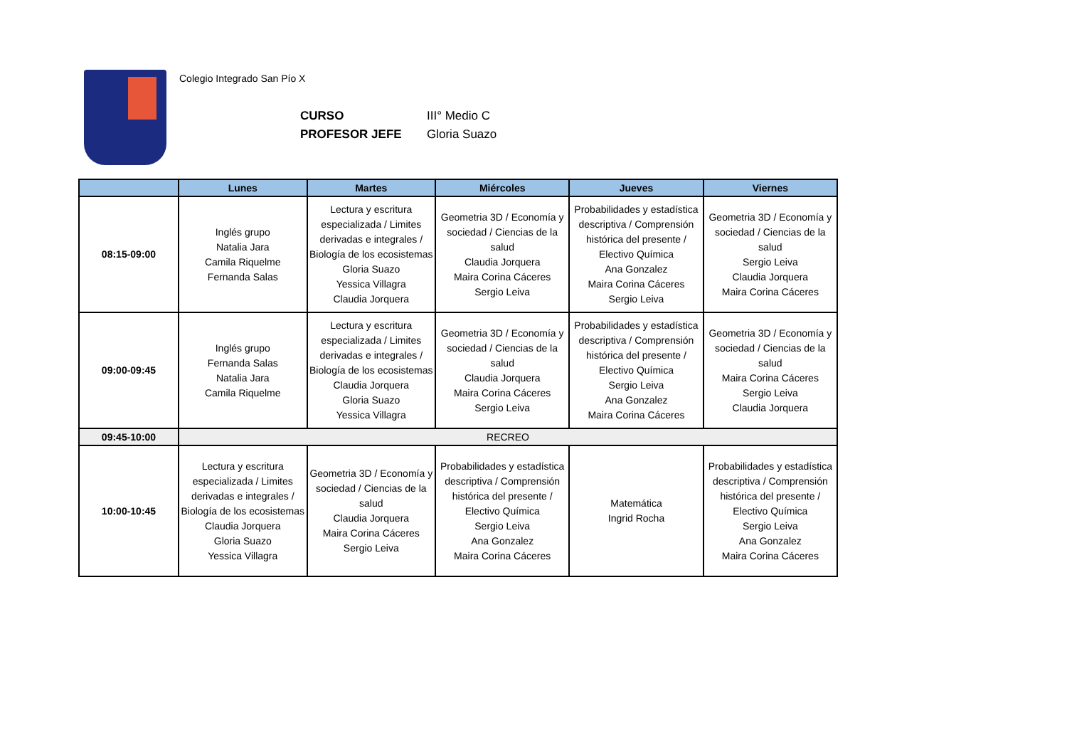Colegio Integrado San Pío X
CURSO III° Medio C
PROFESOR JEFE Gloria Suazo
| | Lunes | Martes | Miércoles | Jueves | Viernes |
| --- | --- | --- | --- | --- | --- |
| 08:15-09:00 | Inglés grupo Natalia Jara Camila Riquelme Fernanda Salas | Lectura y escritura especializada / Limites derivadas e integrales / Biología de los ecosistemas Gloria Suazo Yessica Villagra Claudia Jorquera | Geometria 3D / Economía y sociedad / Ciencias de la salud Claudia Jorquera Maira Corina Cáceres Sergio Leiva | Probabilidades y estadística descriptiva / Comprensión histórica del presente / Electivo Química Ana Gonzalez Maira Corina Cáceres Sergio Leiva | Geometria 3D / Economía y sociedad / Ciencias de la salud Sergio Leiva Claudia Jorquera Maira Corina Cáceres |
| 09:00-09:45 | Inglés grupo Fernanda Salas Natalia Jara Camila Riquelme | Lectura y escritura especializada / Limites derivadas e integrales / Biología de los ecosistemas Claudia Jorquera Gloria Suazo Yessica Villagra | Geometria 3D / Economía y sociedad / Ciencias de la salud Claudia Jorquera Maira Corina Cáceres Sergio Leiva | Probabilidades y estadística descriptiva / Comprensión histórica del presente / Electivo Química Sergio Leiva Ana Gonzalez Maira Corina Cáceres | Geometria 3D / Economía y sociedad / Ciencias de la salud Maira Corina Cáceres Sergio Leiva Claudia Jorquera |
| 09:45-10:00 | RECREO | | | | |
| 10:00-10:45 | Lectura y escritura especializada / Limites derivadas e integrales / Biología de los ecosistemas Claudia Jorquera Gloria Suazo Yessica Villagra | Geometria 3D / Economía y sociedad / Ciencias de la salud Claudia Jorquera Maira Corina Cáceres Sergio Leiva | Probabilidades y estadística descriptiva / Comprensión histórica del presente / Electivo Química Sergio Leiva Ana Gonzalez Maira Corina Cáceres | Matemática Ingrid Rocha | Probabilidades y estadística descriptiva / Comprensión histórica del presente / Electivo Química Sergio Leiva Ana Gonzalez Maira Corina Cáceres |